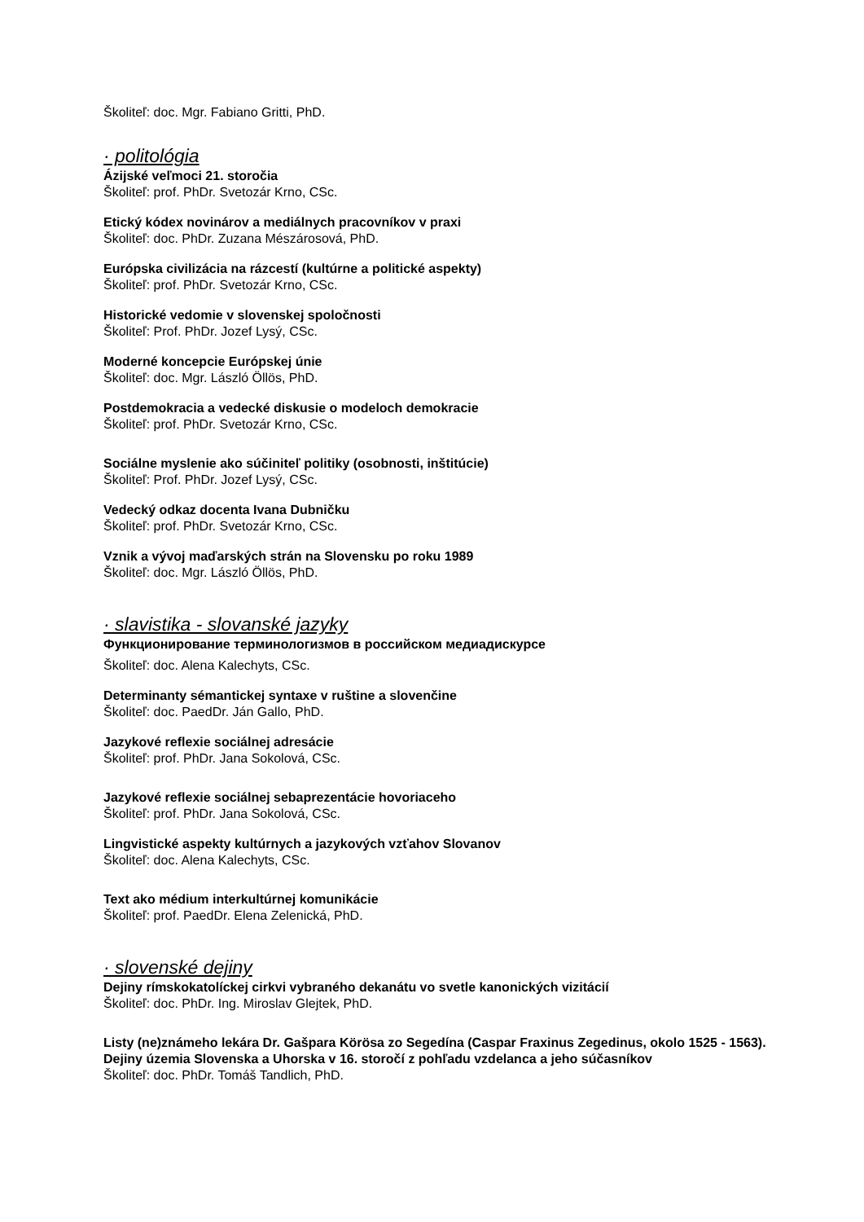Školiteľ: doc. Mgr. Fabiano Gritti, PhD.
· politológia
Ázijské veľmoci 21. storočia
Školiteľ: prof. PhDr. Svetozár Krno, CSc.
Etický kódex novinárov a mediálnych pracovníkov v praxi
Školiteľ: doc. PhDr. Zuzana Mészárosová, PhD.
Európska civilizácia na rázcestí (kultúrne a politické aspekty)
Školiteľ: prof. PhDr. Svetozár Krno, CSc.
Historické vedomie v slovenskej spoločnosti
Školiteľ: Prof. PhDr. Jozef Lysý, CSc.
Moderné koncepcie Európskej únie
Školiteľ: doc. Mgr. László Öllös, PhD.
Postdemokracia a vedecké diskusie o modeloch demokracie
Školiteľ: prof. PhDr. Svetozár Krno, CSc.
Sociálne myslenie ako súčiniteľ politiky (osobnosti, inštitúcie)
Školiteľ: Prof. PhDr. Jozef Lysý, CSc.
Vedecký odkaz docenta Ivana Dubničku
Školiteľ: prof. PhDr. Svetozár Krno, CSc.
Vznik a vývoj maďarských strán na Slovensku po roku 1989
Školiteľ: doc. Mgr. László Öllös, PhD.
· slavistika - slovanské jazyky
Функционирование терминологизмов в российском медиадискурсе
Školiteľ: doc. Alena Kalechyts, CSc.
Determinanty sémantickej syntaxe v ruštine a slovenčine
Školiteľ: doc. PaedDr. Ján Gallo, PhD.
Jazykové reflexie sociálnej adresácie
Školiteľ: prof. PhDr. Jana Sokolová, CSc.
Jazykové reflexie sociálnej sebaprezentácie hovoriaceho
Školiteľ: prof. PhDr. Jana Sokolová, CSc.
Lingvistické aspekty kultúrnych a jazykových vzťahov Slovanov
Školiteľ: doc. Alena Kalechyts, CSc.
Text ako médium interkultúrnej komunikácie
Školiteľ: prof. PaedDr. Elena Zelenická, PhD.
· slovenské dejiny
Dejiny rímskokatolíckej cirkvi vybraného dekanátu vo svetle kanonických vizitácií
Školiteľ: doc. PhDr. Ing. Miroslav Glejtek, PhD.
Listy (ne)známeho lekára Dr. Gašpara Körösa zo Segedína (Caspar Fraxinus Zegedinus, okolo 1525 - 1563). Dejiny územia Slovenska a Uhorska v 16. storočí z pohľadu vzdelanca a jeho súčasníkov
Školiteľ: doc. PhDr. Tomáš Tandlich, PhD.